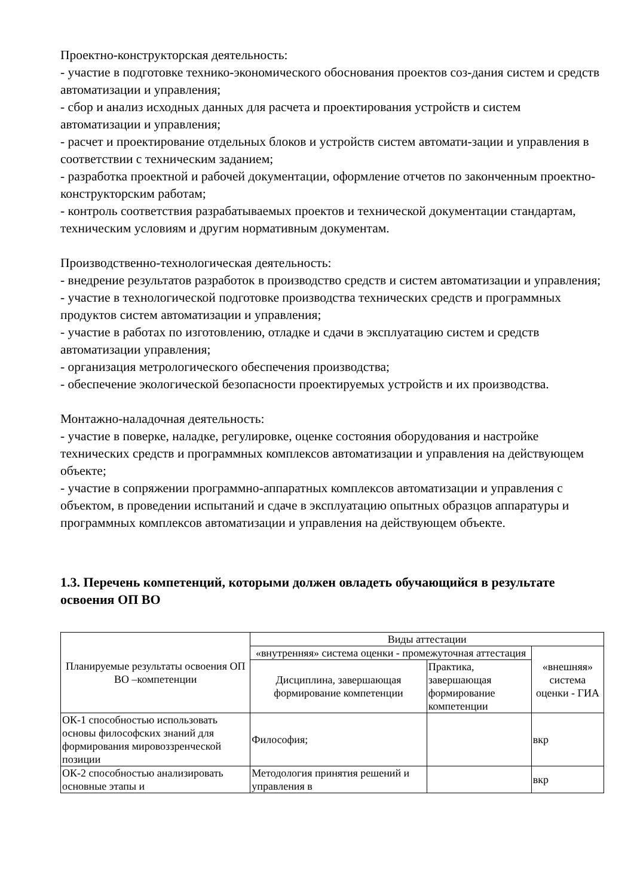Проектно-конструкторская деятельность:
- участие в подготовке технико-экономического обоснования проектов соз-дания систем и средств автоматизации и управления;
- сбор и анализ исходных данных для расчета и проектирования устройств и систем автоматизации и управления;
- расчет и проектирование отдельных блоков и устройств систем автомати-зации и управления в соответствии с техническим заданием;
- разработка проектной и рабочей документации, оформление отчетов по законченным проектно-конструкторским работам;
- контроль соответствия разрабатываемых проектов и технической документации стандартам, техническим условиям и другим нормативным документам.
Производственно-технологическая деятельность:
- внедрение результатов разработок в производство средств и систем автоматизации и управления;
- участие в технологической подготовке производства технических средств и программных продуктов систем автоматизации и управления;
- участие в работах по изготовлению, отладке и сдачи в эксплуатацию систем и средств автоматизации управления;
- организация метрологического обеспечения производства;
- обеспечение экологической безопасности проектируемых устройств и их производства.
Монтажно-наладочная деятельность:
- участие в поверке, наладке, регулировке, оценке состояния оборудования и настройке технических средств и программных комплексов автоматизации и управления на действующем объекте;
- участие в сопряжении программно-аппаратных комплексов автоматизации и управления с объектом, в проведении испытаний и сдаче в эксплуатацию опытных образцов аппаратуры и программных комплексов автоматизации и управления на действующем объекте.
1.3. Перечень компетенций, которыми должен овладеть обучающийся в результате освоения ОП ВО
| Планируемые результаты освоения ОП ВО –компетенции | Виды аттестации | | |
| --- | --- | --- | --- |
| | «внутренняя» система оценки - промежуточная аттестация | | «внешняя» система оценки - ГИА |
| | Дисциплина, завершающая формирование компетенции | Практика, завершающая формирование компетенции | |
| ОК-1 способностью использовать основы философских знаний для формирования мировоззренческой позиции | Философия; | | вкр |
| ОК-2 способностью анализировать основные этапы и | Методология принятия решений и управления в | | вкр |